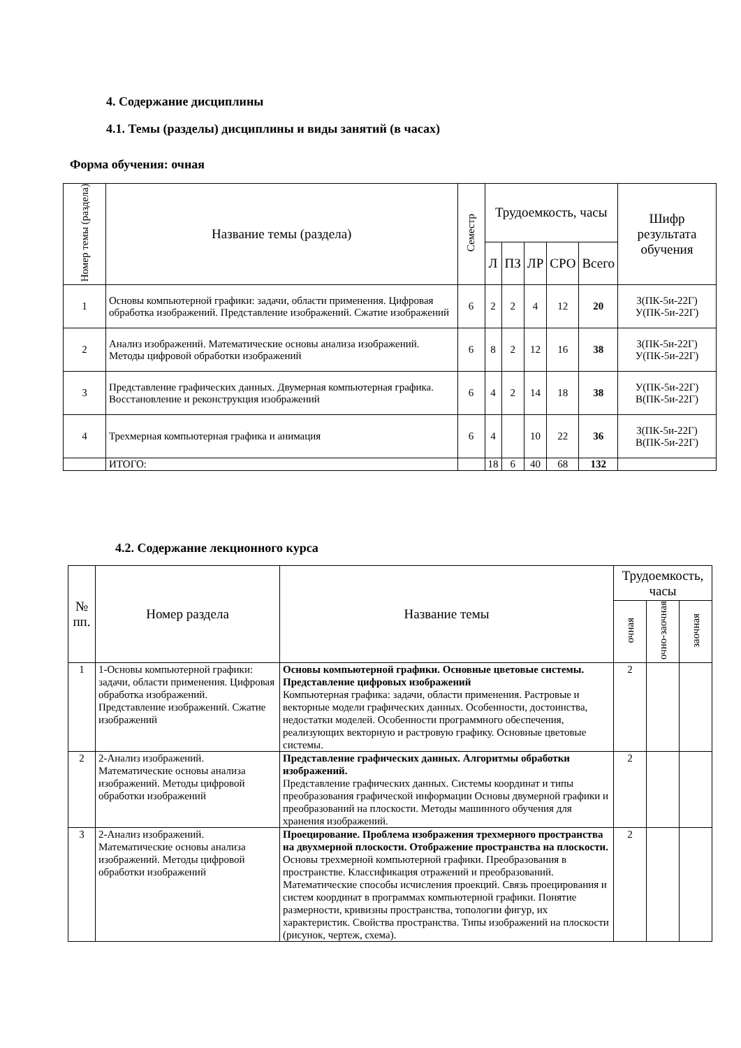4. Содержание дисциплины
4.1. Темы (разделы) дисциплины и виды занятий (в часах)
Форма обучения: очная
| Номер темы (раздела) | Название темы (раздела) | Семестр | Трудоемкость, часы | | | | | Шифр результата обучения |
| --- | --- | --- | --- | --- | --- | --- | --- | --- |
| | | | Л | ПЗ | ЛР | СРО | Всего | |
| 1 | Основы компьютерной графики: задачи, области применения. Цифровая обработка изображений. Представление изображений. Сжатие изображений | 6 | 2 | 2 | 4 | 12 | 20 | З(ПК-5и-22Г) У(ПК-5и-22Г) |
| 2 | Анализ изображений. Математические основы анализа изображений. Методы цифровой обработки изображений | 6 | 8 | 2 | 12 | 16 | 38 | З(ПК-5и-22Г) У(ПК-5и-22Г) |
| 3 | Представление графических данных. Двумерная компьютерная графика. Восстановление и реконструкция изображений | 6 | 4 | 2 | 14 | 18 | 38 | У(ПК-5и-22Г) В(ПК-5и-22Г) |
| 4 | Трехмерная компьютерная графика и анимация | 6 | 4 | | 10 | 22 | 36 | З(ПК-5и-22Г) В(ПК-5и-22Г) |
| | ИТОГО: | | 18 | 6 | 40 | 68 | 132 | |
4.2. Содержание лекционного курса
| № пп. | Номер раздела | Название темы | Трудоемкость, часы | | |
| --- | --- | --- | --- | --- | --- |
| | | | очная | очно-заочная | заочная |
| 1 | 1-Основы компьютерной графики: задачи, области применения. Цифровая обработка изображений. Представление изображений. Сжатие изображений | Основы компьютерной графики. Основные цветовые системы. Представление цифровых изображений Компьютерная графика: задачи, области применения. Растровые и векторные модели графических данных. Особенности, достоинства, недостатки моделей. Особенности программного обеспечения, реализующих векторную и растровую графику. Основные цветовые системы. | 2 | | |
| 2 | 2-Анализ изображений. Математические основы анализа изображений. Методы цифровой обработки изображений | Представление графических данных. Алгоритмы обработки изображений. Представление графических данных. Системы координат и типы преобразования графической информации Основы двумерной графики и преобразований на плоскости. Методы машинного обучения для хранения изображений. | 2 | | |
| 3 | 2-Анализ изображений. Математические основы анализа изображений. Методы цифровой обработки изображений | Проецирование. Проблема изображения трехмерного пространства на двухмерной плоскости. Отображение пространства на плоскости. Основы трехмерной компьютерной графики. Преобразования в пространстве. Классификация отражений и преобразований. Математические способы исчисления проекций. Связь проецирования и систем координат в программах компьютерной графики. Понятие размерности, кривизны пространства, топологии фигур, их характеристик. Свойства пространства. Типы изображений на плоскости (рисунок, чертеж, схема). | 2 | | |